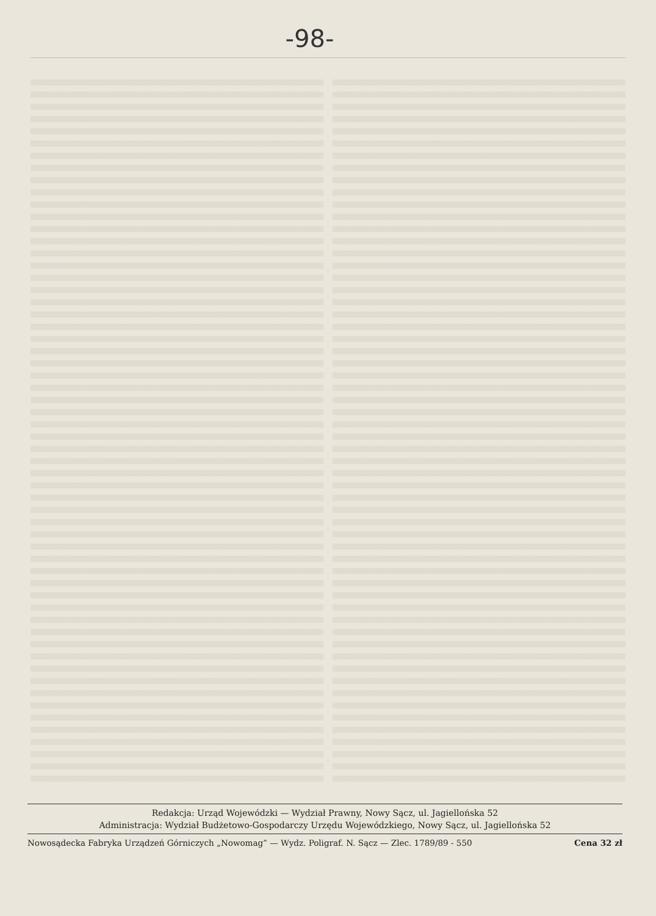-98-
Redakcja: Urząd Wojewódzki — Wydział Prawny, Nowy Sącz, ul. Jagiellońska 52
Administracja: Wydział Budżetowo-Gospodarczy Urzędu Wojewódzkiego, Nowy Sącz, ul. Jagiellońska 52
Nowosądecka Fabryka Urządzeń Górniczych „Nowomag” — Wydz. Poligraf. N. Sącz — Zlec. 1789/89 - 550 Cena 32 zł